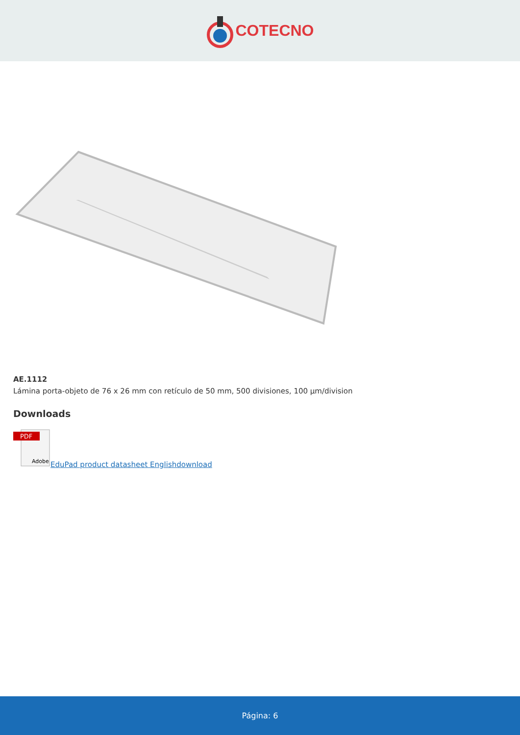COTECNO
AE.1112
Lámina porta-objeto de 76 x 26 mm con retículo de 50 mm, 500 divisiones, 100 µm/division
Downloads
PDF
Adobe
EduPad product datasheet Englishdownload
Página: 6